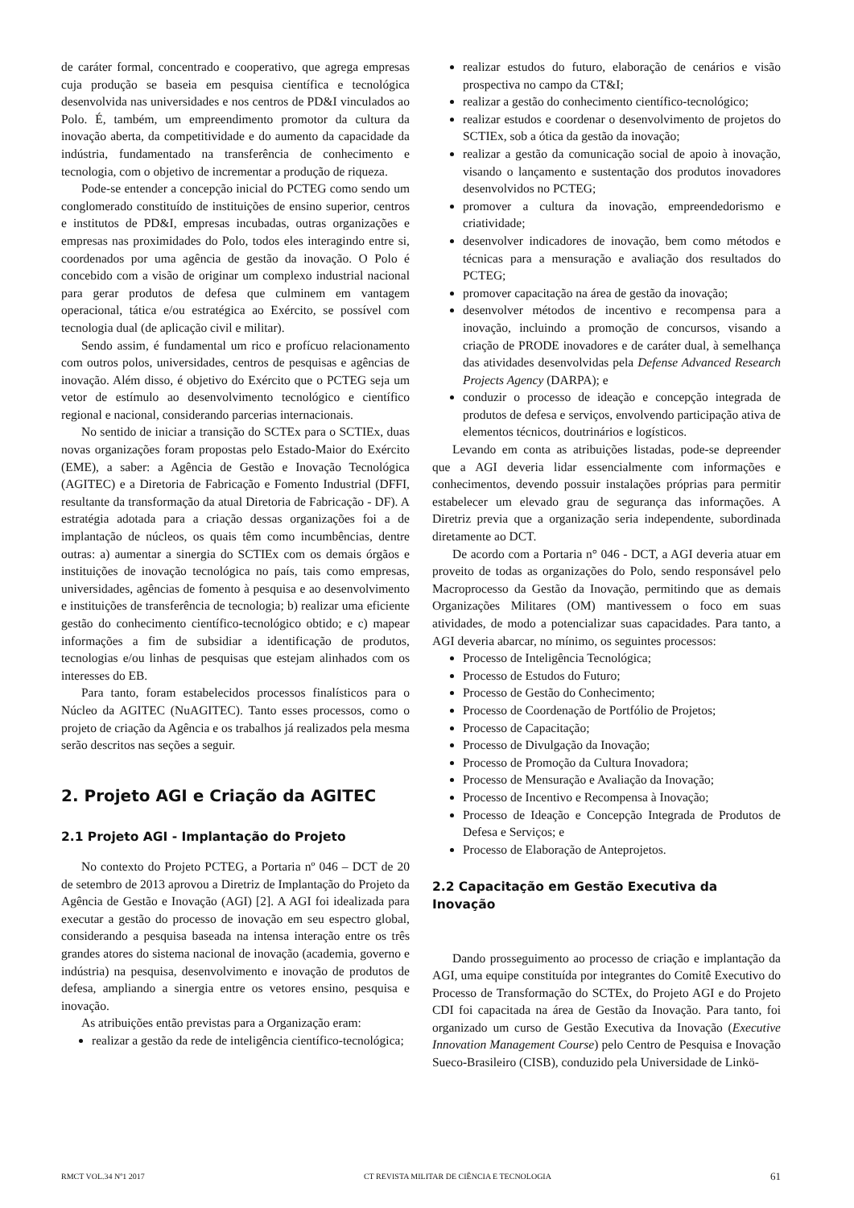de caráter formal, concentrado e cooperativo, que agrega empresas cuja produção se baseia em pesquisa científica e tecnológica desenvolvida nas universidades e nos centros de PD&I vinculados ao Polo. É, também, um empreendimento promotor da cultura da inovação aberta, da competitividade e do aumento da capacidade da indústria, fundamentado na transferência de conhecimento e tecnologia, com o objetivo de incrementar a produção de riqueza.
Pode-se entender a concepção inicial do PCTEG como sendo um conglomerado constituído de instituições de ensino superior, centros e institutos de PD&I, empresas incubadas, outras organizações e empresas nas proximidades do Polo, todos eles interagindo entre si, coordenados por uma agência de gestão da inovação. O Polo é concebido com a visão de originar um complexo industrial nacional para gerar produtos de defesa que culminem em vantagem operacional, tática e/ou estratégica ao Exército, se possível com tecnologia dual (de aplicação civil e militar).
Sendo assim, é fundamental um rico e profícuo relacionamento com outros polos, universidades, centros de pesquisas e agências de inovação. Além disso, é objetivo do Exército que o PCTEG seja um vetor de estímulo ao desenvolvimento tecnológico e científico regional e nacional, considerando parcerias internacionais.
No sentido de iniciar a transição do SCTEx para o SCTIEx, duas novas organizações foram propostas pelo Estado-Maior do Exército (EME), a saber: a Agência de Gestão e Inovação Tecnológica (AGITEC) e a Diretoria de Fabricação e Fomento Industrial (DFFI, resultante da transformação da atual Diretoria de Fabricação - DF). A estratégia adotada para a criação dessas organizações foi a de implantação de núcleos, os quais têm como incumbências, dentre outras: a) aumentar a sinergia do SCTIEx com os demais órgãos e instituições de inovação tecnológica no país, tais como empresas, universidades, agências de fomento à pesquisa e ao desenvolvimento e instituições de transferência de tecnologia; b) realizar uma eficiente gestão do conhecimento científico-tecnológico obtido; e c) mapear informações a fim de subsidiar a identificação de produtos, tecnologias e/ou linhas de pesquisas que estejam alinhados com os interesses do EB.
Para tanto, foram estabelecidos processos finalísticos para o Núcleo da AGITEC (NuAGITEC). Tanto esses processos, como o projeto de criação da Agência e os trabalhos já realizados pela mesma serão descritos nas seções a seguir.
2. Projeto AGI e Criação da AGITEC
2.1 Projeto AGI - Implantação do Projeto
No contexto do Projeto PCTEG, a Portaria nº 046 – DCT de 20 de setembro de 2013 aprovou a Diretriz de Implantação do Projeto da Agência de Gestão e Inovação (AGI) [2]. A AGI foi idealizada para executar a gestão do processo de inovação em seu espectro global, considerando a pesquisa baseada na intensa interação entre os três grandes atores do sistema nacional de inovação (academia, governo e indústria) na pesquisa, desenvolvimento e inovação de produtos de defesa, ampliando a sinergia entre os vetores ensino, pesquisa e inovação.
As atribuições então previstas para a Organização eram:
realizar a gestão da rede de inteligência científico-tecnológica;
realizar estudos do futuro, elaboração de cenários e visão prospectiva no campo da CT&I;
realizar a gestão do conhecimento científico-tecnológico;
realizar estudos e coordenar o desenvolvimento de projetos do SCTIEx, sob a ótica da gestão da inovação;
realizar a gestão da comunicação social de apoio à inovação, visando o lançamento e sustentação dos produtos inovadores desenvolvidos no PCTEG;
promover a cultura da inovação, empreendedorismo e criatividade;
desenvolver indicadores de inovação, bem como métodos e técnicas para a mensuração e avaliação dos resultados do PCTEG;
promover capacitação na área de gestão da inovação;
desenvolver métodos de incentivo e recompensa para a inovação, incluindo a promoção de concursos, visando a criação de PRODE inovadores e de caráter dual, à semelhança das atividades desenvolvidas pela Defense Advanced Research Projects Agency (DARPA); e
conduzir o processo de ideação e concepção integrada de produtos de defesa e serviços, envolvendo participação ativa de elementos técnicos, doutrinários e logísticos.
Levando em conta as atribuições listadas, pode-se depreender que a AGI deveria lidar essencialmente com informações e conhecimentos, devendo possuir instalações próprias para permitir estabelecer um elevado grau de segurança das informações. A Diretriz previa que a organização seria independente, subordinada diretamente ao DCT.
De acordo com a Portaria n° 046 - DCT, a AGI deveria atuar em proveito de todas as organizações do Polo, sendo responsável pelo Macroprocesso da Gestão da Inovação, permitindo que as demais Organizações Militares (OM) mantivessem o foco em suas atividades, de modo a potencializar suas capacidades. Para tanto, a AGI deveria abarcar, no mínimo, os seguintes processos:
Processo de Inteligência Tecnológica;
Processo de Estudos do Futuro;
Processo de Gestão do Conhecimento;
Processo de Coordenação de Portfólio de Projetos;
Processo de Capacitação;
Processo de Divulgação da Inovação;
Processo de Promoção da Cultura Inovadora;
Processo de Mensuração e Avaliação da Inovação;
Processo de Incentivo e Recompensa à Inovação;
Processo de Ideação e Concepção Integrada de Produtos de Defesa e Serviços; e
Processo de Elaboração de Anteprojetos.
2.2 Capacitação em Gestão Executiva da Inovação
Dando prosseguimento ao processo de criação e implantação da AGI, uma equipe constituída por integrantes do Comitê Executivo do Processo de Transformação do SCTEx, do Projeto AGI e do Projeto CDI foi capacitada na área de Gestão da Inovação. Para tanto, foi organizado um curso de Gestão Executiva da Inovação (Executive Innovation Management Course) pelo Centro de Pesquisa e Inovação Sueco-Brasileiro (CISB), conduzido pela Universidade de Linkö-
RMCT VOL.34 Nº1 2017 CT REVISTA MILITAR DE CIÊNCIA E TECNOLOGIA 61